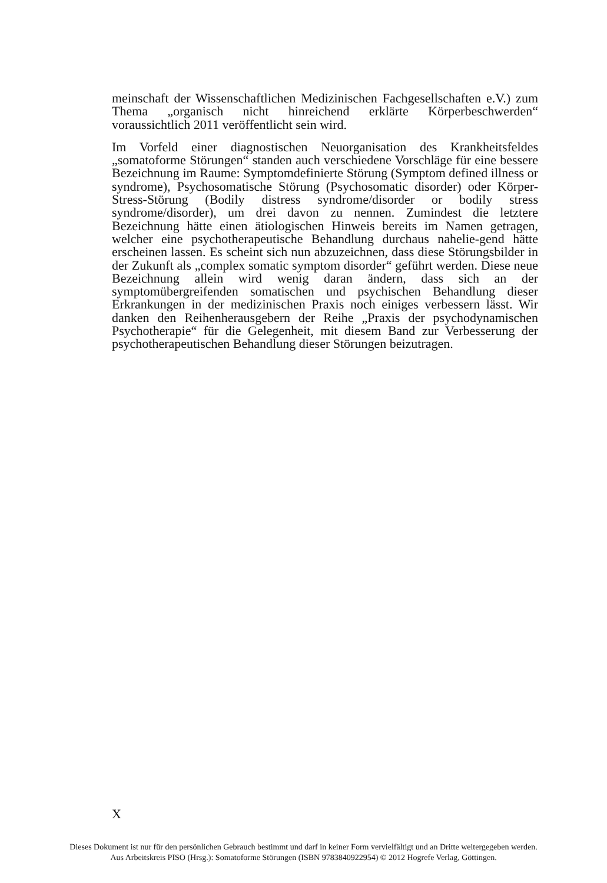meinschaft der Wissenschaftlichen Medizinischen Fachgesellschaften e.V.) zum Thema „organisch nicht hinreichend erklärte Körperbeschwerden“ voraussichtlich 2011 veröffentlicht sein wird.
Im Vorfeld einer diagnostischen Neuorganisation des Krankheitsfeldes „somatoforme Störungen“ standen auch verschiedene Vorschläge für eine bessere Bezeichnung im Raume: Symptomdefinierte Störung (Symptom defined illness or syndrome), Psychosomatische Störung (Psychosomatic disorder) oder Körper-Stress-Störung (Bodily distress syndrome/disorder or bodily stress syndrome/disorder), um drei davon zu nennen. Zumindest die letztere Bezeichnung hätte einen ätiologischen Hinweis bereits im Namen getragen, welcher eine psychotherapeutische Behandlung durchaus nahelie-gend hätte erscheinen lassen. Es scheint sich nun abzuzeichnen, dass diese Störungsbilder in der Zukunft als „complex somatic symptom disorder“ geführt werden. Diese neue Bezeichnung allein wird wenig daran ändern, dass sich an der symptomübergreifenden somatischen und psychischen Behandlung dieser Erkrankungen in der medizinischen Praxis noch einiges verbessern lässt. Wir danken den Reihenherausgebern der Reihe „Praxis der psychodynamischen Psychotherapie“ für die Gelegenheit, mit diesem Band zur Verbesserung der psychotherapeutischen Behandlung dieser Störungen beizutragen.
X
Dieses Dokument ist nur für den persönlichen Gebrauch bestimmt und darf in keiner Form vervielfältigt und an Dritte weitergegeben werden.
Aus Arbeitskreis PISO (Hrsg.): Somatoforme Störungen (ISBN 9783840922954) © 2012 Hogrefe Verlag, Göttingen.